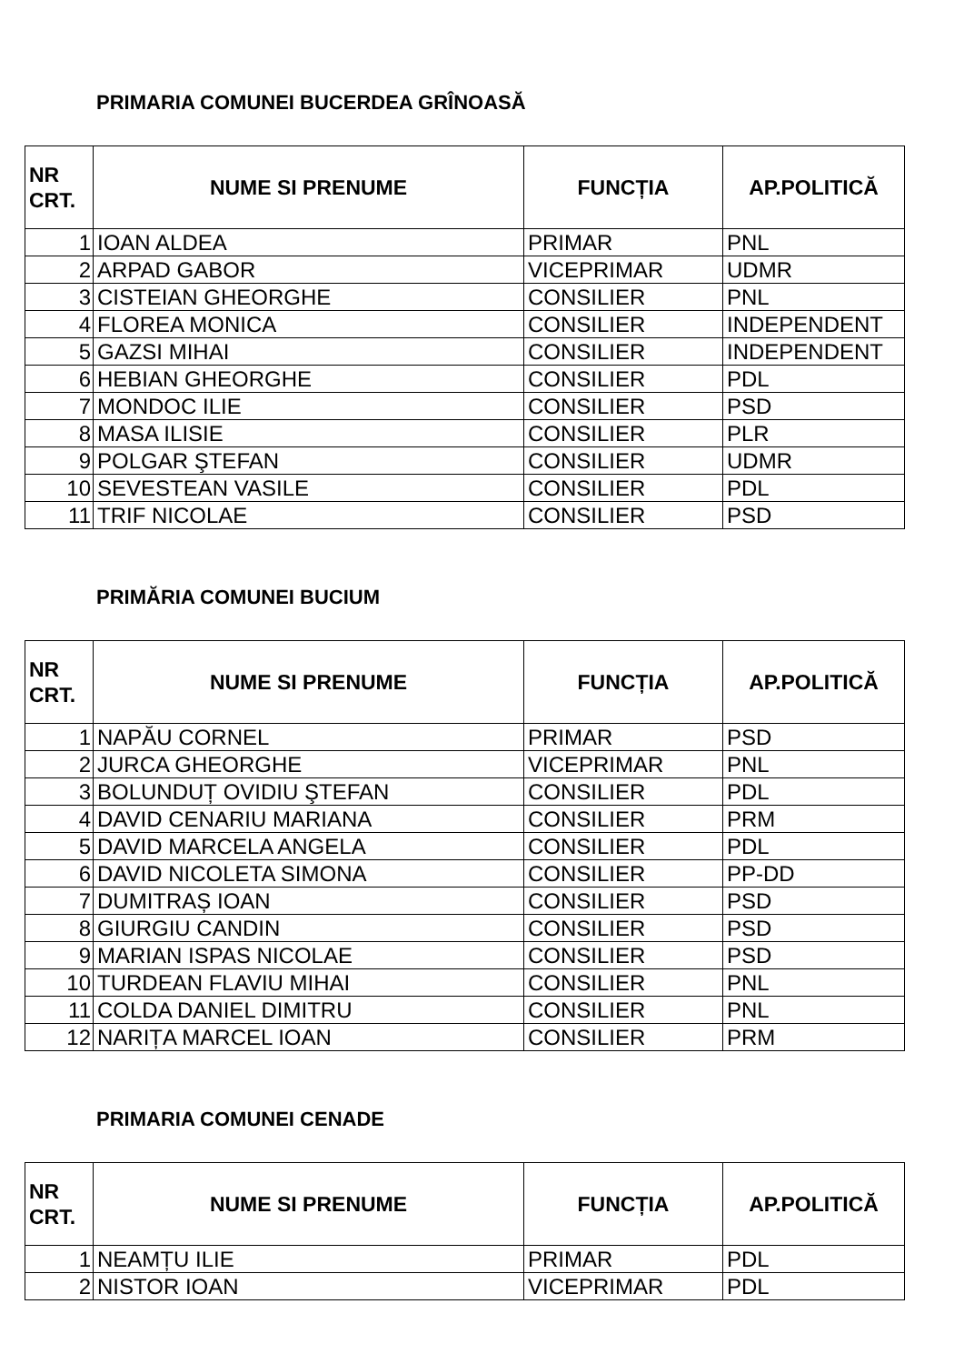PRIMARIA COMUNEI BUCERDEA GRÎNOASĂ
| NR CRT. | NUME SI PRENUME | FUNCȚIA | AP.POLITICĂ |
| --- | --- | --- | --- |
| 1 | IOAN ALDEA | PRIMAR | PNL |
| 2 | ARPAD GABOR | VICEPRIMAR | UDMR |
| 3 | CISTEIAN GHEORGHE | CONSILIER | PNL |
| 4 | FLOREA MONICA | CONSILIER | INDEPENDENT |
| 5 | GAZSI MIHAI | CONSILIER | INDEPENDENT |
| 6 | HEBIAN GHEORGHE | CONSILIER | PDL |
| 7 | MONDOC ILIE | CONSILIER | PSD |
| 8 | MASA ILISIE | CONSILIER | PLR |
| 9 | POLGAR ŞTEFAN | CONSILIER | UDMR |
| 10 | SEVESTEAN VASILE | CONSILIER | PDL |
| 11 | TRIF NICOLAE | CONSILIER | PSD |
PRIMĂRIA COMUNEI BUCIUM
| NR CRT. | NUME SI PRENUME | FUNCȚIA | AP.POLITICĂ |
| --- | --- | --- | --- |
| 1 | NAPĂU CORNEL | PRIMAR | PSD |
| 2 | JURCA GHEORGHE | VICEPRIMAR | PNL |
| 3 | BOLUNDUȚ OVIDIU ŞTEFAN | CONSILIER | PDL |
| 4 | DAVID CENARIU MARIANA | CONSILIER | PRM |
| 5 | DAVID MARCELA ANGELA | CONSILIER | PDL |
| 6 | DAVID NICOLETA SIMONA | CONSILIER | PP-DD |
| 7 | DUMITRAȘ IOAN | CONSILIER | PSD |
| 8 | GIURGIU CANDIN | CONSILIER | PSD |
| 9 | MARIAN ISPAS NICOLAE | CONSILIER | PSD |
| 10 | TURDEAN FLAVIU MIHAI | CONSILIER | PNL |
| 11 | COLDA DANIEL DIMITRU | CONSILIER | PNL |
| 12 | NARIȚA MARCEL IOAN | CONSILIER | PRM |
PRIMARIA COMUNEI CENADE
| NR CRT. | NUME SI PRENUME | FUNCȚIA | AP.POLITICĂ |
| --- | --- | --- | --- |
| 1 | NEAMȚU ILIE | PRIMAR | PDL |
| 2 | NISTOR IOAN | VICEPRIMAR | PDL |